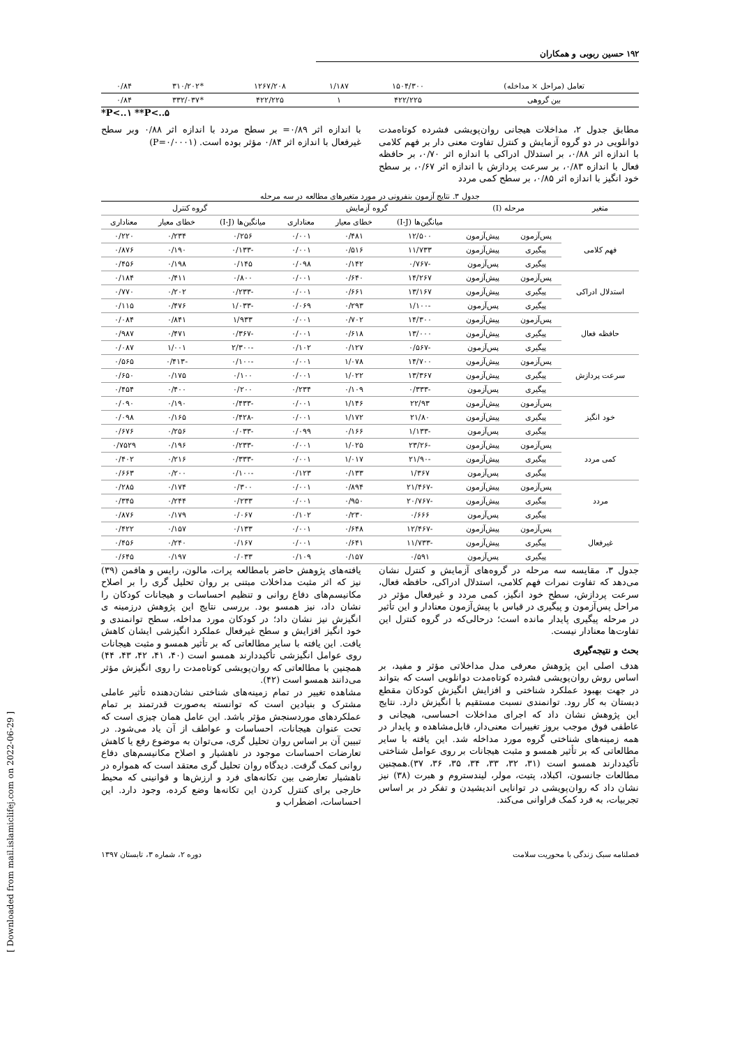۱۹۲ حسین ربوبی و همکاران
| تعامل (مراحل × مداخله) | ۱۵۰۴/۳۰۰ | ۱/۱۸۷ | ۱۲۶۷/۲۰۸ | *۳۱۰/۲۰۲ | ۰/۸۴ |
| بین گروهی | ۴۲۲/۲۲۵ | ۱ | ۴۲۲/۲۲۵ | *۳۳۲/۰۳۷ | ۰/۸۴ |
*P<..۱ **P<..۵
مطابق جدول ۲، مداخلات هیجانی روان‌پویشی فشرده کوتاه‌مدت دوانلویی در دو گروه آزمایش و کنترل تفاوت معنی دار بر فهم کلامی با اندازه اثر ۰/۸۸، بر استدلال ادراکی با اندازه اثر ۰/۷۰، بر حافظه فعال با اندازه ۰/۸۳، بر سرعت پردازش با اندازه اثر ۰/۶۷، بر سطح خود انگیز با اندازه اثر ۰/۸۵، بر سطح کمی مردد
با اندازه اثر ۰/۸۹= بر سطح مردد با اندازه اثر ۰/۸۸ وبر سطح غیرفعال با اندازه اثر ۰/۸۴ مؤثر بوده است. (P=۰/۰۰۰۱)
جدول ۳. نتایج آزمون بنفرونی در مورد متغیرهای مطالعه در سه مرحله
| متغیر | مرحله (I) | | گروه آزمایش | | | گروه کنترل | | |
| --- | --- | --- | --- | --- | --- | --- | --- | --- |
| | | | میانگین‌ها (I-J) | خطای معیار | معناداری | میانگین‌ها (I-J) | خطای معیار | معناداری |
| فهم کلامی | پس‌آزمون | پیش‌آزمون | ۱۲/۵۰۰ | ۰/۴۸۱ | ۰/۰۰۱ | ۰/۲۵۶ | ۰/۲۳۴ | ۰/۲۲۰ |
| | پیگیری | پیش‌آزمون | ۱۱/۷۳۳ | ۰/۵۱۶ | ۰/۰۰۱ | -۰/۱۳۳ | ۰/۱۹۰ | ۰/۸۷۶ |
| | پیگیری | پس‌آزمون | -۰/۷۶۷ | ۰/۱۴۲ | ۰/۰۹۸ | ۰/۱۴۵ | ۰/۱۹۸ | ۰/۴۵۶ |
| استدلال ادراکی | پس‌آزمون | پیش‌آزمون | ۱۴/۲۶۷ | ۰/۶۴۰ | ۰/۰۰۱ | ۰/۸۰۰ | ۰/۴۱۱ | ۰/۱۸۴ |
| | پیگیری | پیش‌آزمون | ۱۳/۱۶۷ | ۰/۶۶۱ | ۰/۰۰۱ | -۰/۲۳۳ | ۰/۲۰۲ | ۰/۷۷۰ |
| | پیگیری | پس‌آزمون | -۱/۱۰۰ | ۰/۲۹۳ | ۰/۰۶۹ | -۱/۰۳۳ | ۰/۴۷۶ | ۰/۱۱۵ |
| حافظه فعال | پس‌آزمون | پیش‌آزمون | ۱۴/۳۰۰ | ۰/۷۰۲ | ۰/۰۰۱ | ۱/۹۳۳ | ۰/۸۴۱ | ۰/۰۸۴ |
| | پیگیری | پیش‌آزمون | ۱۳/۰۰۰ | ۰/۶۱۸ | ۰/۰۰۱ | -۰/۳۶۷ | ۰/۴۷۱ | ۰/۹۸۷ |
| | پیگیری | پس‌آزمون | -۰/۵۶۷ | ۰/۱۲۷ | ۰/۱۰۲ | -۲/۳۰۰ | ۱/۰۰۱ | ۰/۰۸۷ |
| سرعت پردازش | پس‌آزمون | پیش‌آزمون | ۱۴/۷۰۰ | ۱/۰۷۸ | ۰/۰۰۱ | -۰/۱۰۰ | -۰/۴۱۳ | ۰/۵۶۵ |
| | پیگیری | پیش‌آزمون | ۱۳/۳۶۷ | ۱/۰۲۲ | ۰/۰۰۱ | ۰/۱۰۰ | ۰/۱۷۵ | ۰/۶۵۰ |
| | پیگیری | پس‌آزمون | -۰/۳۳۳ | ۰/۱۰۹ | ۰/۲۳۴ | ۰/۲۰۰ | ۰/۴۰۰ | ۰/۴۵۴ |
| خود انگیز | پس‌آزمون | پیش‌آزمون | ۲۲/۹۳ | ۱/۱۴۶ | ۰/۰۰۱ | -۰/۴۳۳ | ۰/۱۹۰ | ۰/۰۹۰ |
| | پیگیری | پیش‌آزمون | ۲۱/۸۰ | ۱/۱۷۲ | ۰/۰۰۱ | -۰/۴۲۸ | ۰/۱۶۵ | ۰/۰۹۸ |
| | پیگیری | پس‌آزمون | -۱/۱۳۳ | ۰/۱۶۶ | ۰/۰۹۹ | -۰/۰۳۳ | ۰/۲۵۶ | ۰/۶۷۶ |
| کمی مردد | پس‌آزمون | پیش‌آزمون | -۲۳/۲۶ | ۱/۰۲۵ | ۰/۰۰۱ | -۰/۲۳۳ | ۰/۱۹۶ | ۰/۷۵۲۹ |
| | پیگیری | پیش‌آزمون | -۲۱/۹۰ | ۱/۰۱۷ | ۰/۰۰۱ | -۰/۳۳۳ | ۰/۲۱۶ | ۰/۴۰۲ |
| | پیگیری | پس‌آزمون | ۱/۳۶۷ | ۰/۱۳۳ | ۰/۱۲۳ | -۰/۱۰۰ | ۰/۲۰۰ | ۰/۶۶۳ |
| مردد | پس‌آزمون | پیش‌آزمون | -۲۱/۴۶۷ | ۰/۸۹۴ | ۰/۰۰۱ | ۰/۳۰۰ | ۰/۱۷۴ | ۰/۲۸۵ |
| | پیگیری | پیش‌آزمون | -۲۰/۷۶۷ | ۰/۹۵۰ | ۰/۰۰۱ | ۰/۲۳۳ | ۰/۲۴۴ | ۰/۳۴۵ |
| | پیگیری | پس‌آزمون | ۰/۶۶۶ | ۰/۲۳۰ | ۰/۱۰۲ | ۰/۰۶۷ | ۰/۱۷۹ | ۰/۸۷۶ |
| غیرفعال | پس‌آزمون | پیش‌آزمون | -۱۲/۴۶۷ | ۰/۶۴۸ | ۰/۰۰۱ | ۰/۱۳۳ | ۰/۱۵۷ | ۰/۴۲۲ |
| | پیگیری | پیش‌آزمون | -۱۱/۷۳۳ | ۰/۶۴۱ | ۰/۰۰۱ | ۰/۱۶۷ | ۰/۲۴۰ | ۰/۴۵۶ |
| | پیگیری | پس‌آزمون | ۰/۵۹۱ | ۰/۱۵۷ | ۰/۱۰۹ | ۰/۰۳۳ | ۰/۱۹۷ | ۰/۶۴۵ |
جدول ۳، مقایسه سه مرحله در گروه‌های آزمایش و کنترل نشان می‌دهد که تفاوت نمرات فهم کلامی، استدلال ادراکی، حافظه فعال، سرعت پردازش، سطح خود انگیز، کمی مردد و غیرفعال مؤثر در مراحل پس‌آزمون و پیگیری در قیاس با پیش‌آزمون معنادار و این تأثیر در مرحله پیگیری پایدار مانده است؛ درحالی‌که در گروه کنترل این تفاوت‌ها معنادار نیست.
بحث و نتیجه‌گیری
هدف اصلی این پژوهش معرفی مدل مداخلاتی مؤثر و مفید، بر اساس روش روان‌پویشی فشرده کوتاه‌مدت دوانلویی است که بتواند در جهت بهبود عملکرد شناختی و افزایش انگیزش کودکان مقطع دبستان به کار رود. توانمندی نسبت مستقیم با انگیزش دارد. نتایج این پژوهش نشان داد که اجرای مداخلات احساسی، هیجانی و عاطفی فوق موجب بروز تغییرات معنی‌دار، قابل‌مشاهده و پایدار در همه زمینه‌های شناختی گروه مورد مداخله شد. این یافته با سایر مطالعاتی که بر تأثیر همسو و مثبت هیجانات بر روی عوامل شناختی تأکیددارند همسو است (۳۱، ۳۲، ۳۳، ۳۴، ۳۵، ۳۶، ۳۷).همچنین مطالعات جانسون، اکبلاد، پتیت، مولر، لیندستروم و هبرت (۳۸) نیز نشان داد که روان‌پویشی در توانایی اندیشیدن و تفکر در بر اساس تجربیات، به فرد کمک فراوانی می‌کند.
یافته‌های پژوهش حاضر بامطالعه پرات، مالون، رایس و هافمن (۳۹) نیز که اثر مثبت مداخلات مبتنی بر روان تحلیل گری را بر اصلاح مکانیسم‌های دفاع روانی و تنظیم احساسات و هیجانات کودکان را نشان داد، نیز همسو بود. بررسی نتایج این پژوهش درزمینه ی انگیزش نیز نشان داد؛ در کودکان مورد مداخله، سطح توانمندی و خود انگیز افزایش و سطح غیرفعال عملکرد انگیزشی ایشان کاهش یافت. این یافته با سایر مطالعاتی که بر تأثیر همسو و مثبت هیجانات روی عوامل انگیزشی تأکیددارند همسو است (۴۰، ۴۱، ۴۲، ۴۳، ۴۴) همچنین با مطالعاتی که روان‌پویشی کوتاه‌مدت را روی انگیزش مؤثر می‌دانند همسو است (۴۲).
مشاهده تغییر در تمام زمینه‌های شناختی نشان‌دهنده تأثیر عاملی مشترک و بنیادین است که توانسته به‌صورت قدرتمند بر تمام عملکردهای موردسنجش مؤثر باشد. این عامل همان چیزی است که تحت عنوان هیجانات، احساسات و عواطف از آن یاد می‌شود. در تبیین آن بر اساس روان تحلیل گری، می‌توان به موضوع رفع یا کاهش تعارضات احساسات موجود در ناهشیار و اصلاح مکانیسم‌های دفاع روانی کمک گرفت. دیدگاه روان تحلیل گری معتقد است که همواره در ناهشیار تعارضی بین تکانه‌های فرد و ارزش‌ها و قوانینی که محیط خارجی برای کنترل کردن این تکانه‌ها وضع کرده، وجود دارد. این احساسات، اضطراب و
فصلنامه سبک زندگی با محوریت سلامت دوره ۲، شماره ۳، تابستان ۱۳۹۷
[ Downloaded from mail.islamiclifej.com on 2022-06-29 ]